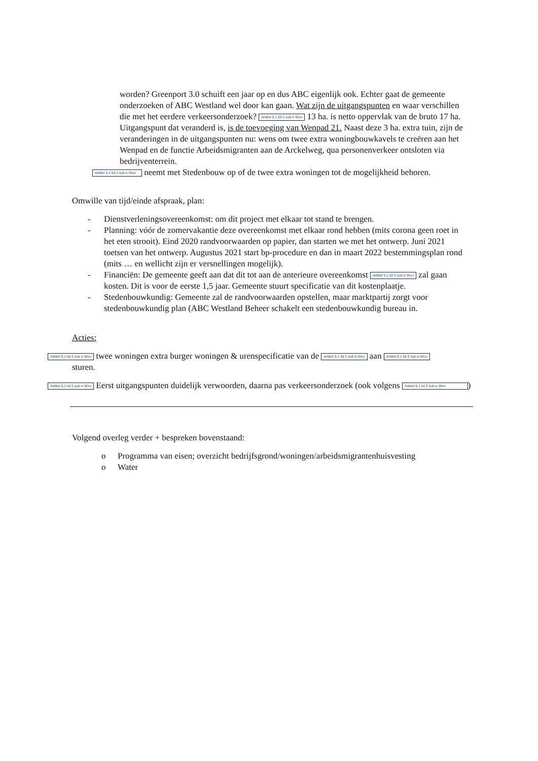worden? Greenport 3.0 schuift een jaar op en dus ABC eigenlijk ook. Echter gaat de gemeente onderzoeken of ABC Westland wel door kan gaan. Wat zijn de uitgangspunten en waar verschillen die met het eerdere verkeersonderzoek? Artikel 5.1 lid 2 sub e Woo 13 ha. is netto oppervlak van de bruto 17 ha. Uitgangspunt dat veranderd is, is de toevoeging van Wenpad 21. Naast deze 3 ha. extra tuin, zijn de veranderingen in de uitgangspunten nu: wens om twee extra woningbouwkavels te creëren aan het Wenpad en de functie Arbeidsmigranten aan de Arckelweg, qua personenverkeer ontsloten via bedrijventerrein.
Artikel 5.1 lid 2 sub e Woo neemt met Stedenbouw op of de twee extra woningen tot de mogelijkheid behoren.
Omwille van tijd/einde afspraak, plan:
- Dienstverleningsovereenkomst: om dit project met elkaar tot stand te brengen.
- Planning: vóór de zomervakantie deze overeenkomst met elkaar rond hebben (mits corona geen roet in het eten strooit). Eind 2020 randvoorwaarden op papier, dan starten we met het ontwerp. Juni 2021 toetsen van het ontwerp. Augustus 2021 start bp-procedure en dan in maart 2022 bestemmingsplan rond (mits … en wellicht zijn er versnellingen mogelijk).
- Financiën: De gemeente geeft aan dat dit tot aan de anterieure overeenkomst Artikel 5.1 lid 2 sub b Woo zal gaan kosten. Dit is voor de eerste 1,5 jaar. Gemeente stuurt specificatie van dit kostenplaatje.
- Stedenbouwkundig: Gemeente zal de randvoorwaarden opstellen, maar marktpartij zorgt voor stedenbouwkundig plan (ABC Westland Beheer schakelt een stedenbouwkundig bureau in.
Acties:
Artikel 5.1 lid 2 sub e Woo twee woningen extra burger woningen & urenspecificatie van de Artikel 5.1 lid 2 sub b Woo aan Artikel 5.1 lid 2 sub e Woo
sturen.
Artikel 5.1 lid 2 sub e Woo Eerst uitgangspunten duidelijk verwoorden, daarna pas verkeersonderzoek (ook volgens Artikel 5.1 lid 2 sub e Woo)
Volgend overleg verder + bespreken bovenstaand:
o Programma van eisen; overzicht bedrijfsgrond/woningen/arbeidsmigrantenhuisvesting
o Water